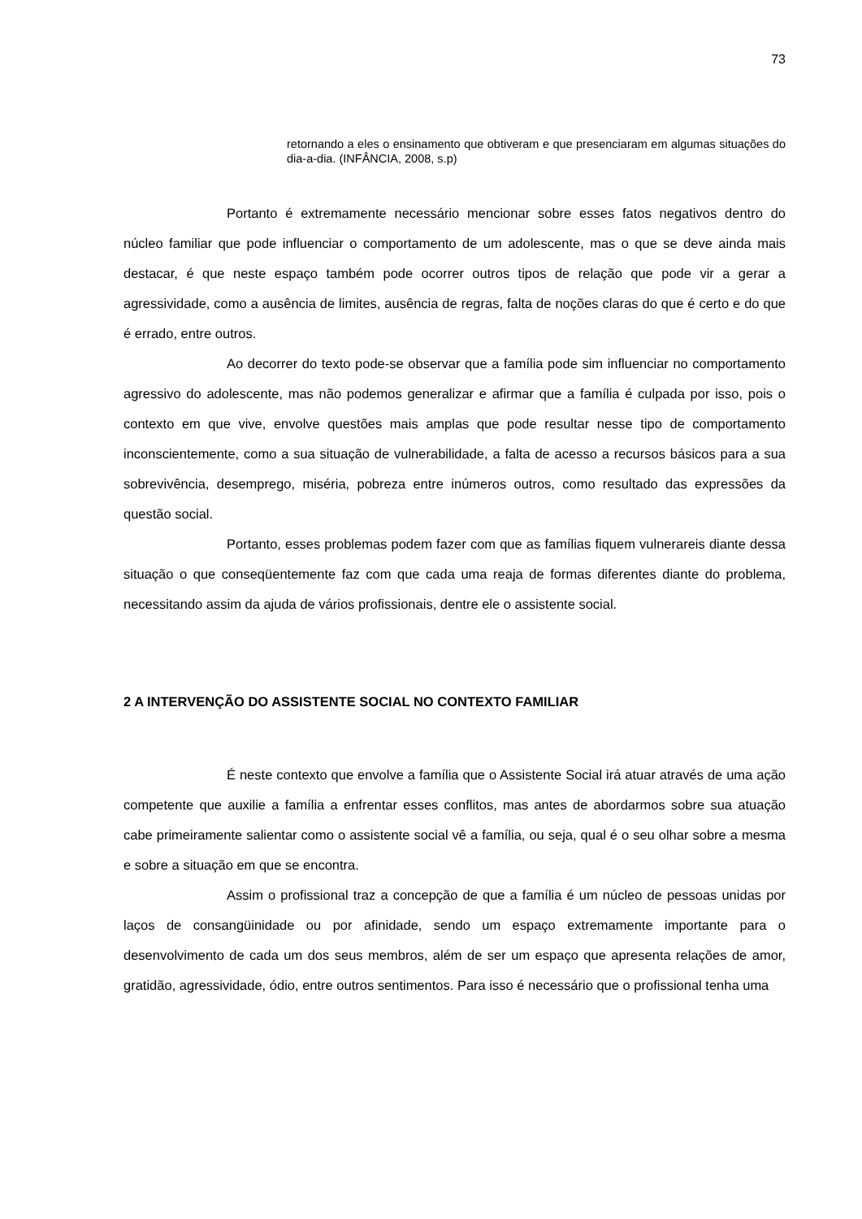73
retornando a eles o ensinamento que obtiveram e que presenciaram em algumas situações do dia-a-dia. (INFÂNCIA, 2008, s.p)
Portanto é extremamente necessário mencionar sobre esses fatos negativos dentro do núcleo familiar que pode influenciar o comportamento de um adolescente, mas o que se deve ainda mais destacar, é que neste espaço também pode ocorrer outros tipos de relação que pode vir a gerar a agressividade, como a ausência de limites, ausência de regras, falta de noções claras do que é certo e do que é errado, entre outros.
Ao decorrer do texto pode-se observar que a família pode sim influenciar no comportamento agressivo do adolescente, mas não podemos generalizar e afirmar que a família é culpada por isso, pois o contexto em que vive, envolve questões mais amplas que pode resultar nesse tipo de comportamento inconscientemente, como a sua situação de vulnerabilidade, a falta de acesso a recursos básicos para a sua sobrevivência, desemprego, miséria, pobreza entre inúmeros outros, como resultado das expressões da questão social.
Portanto, esses problemas podem fazer com que as famílias fiquem vulnerareis diante dessa situação o que conseqüentemente faz com que cada uma reaja de formas diferentes diante do problema, necessitando assim da ajuda de vários profissionais, dentre ele o assistente social.
2 A INTERVENÇÃO DO ASSISTENTE SOCIAL NO CONTEXTO FAMILIAR
É neste contexto que envolve a família que o Assistente Social irá atuar através de uma ação competente que auxilie a família a enfrentar esses conflitos, mas antes de abordarmos sobre sua atuação cabe primeiramente salientar como o assistente social vê a família, ou seja, qual é o seu olhar sobre a mesma e sobre a situação em que se encontra.
Assim o profissional traz a concepção de que a família é um núcleo de pessoas unidas por laços de consangüinidade ou por afinidade, sendo um espaço extremamente importante para o desenvolvimento de cada um dos seus membros, além de ser um espaço que apresenta relações de amor, gratidão, agressividade, ódio, entre outros sentimentos. Para isso é necessário que o profissional tenha uma